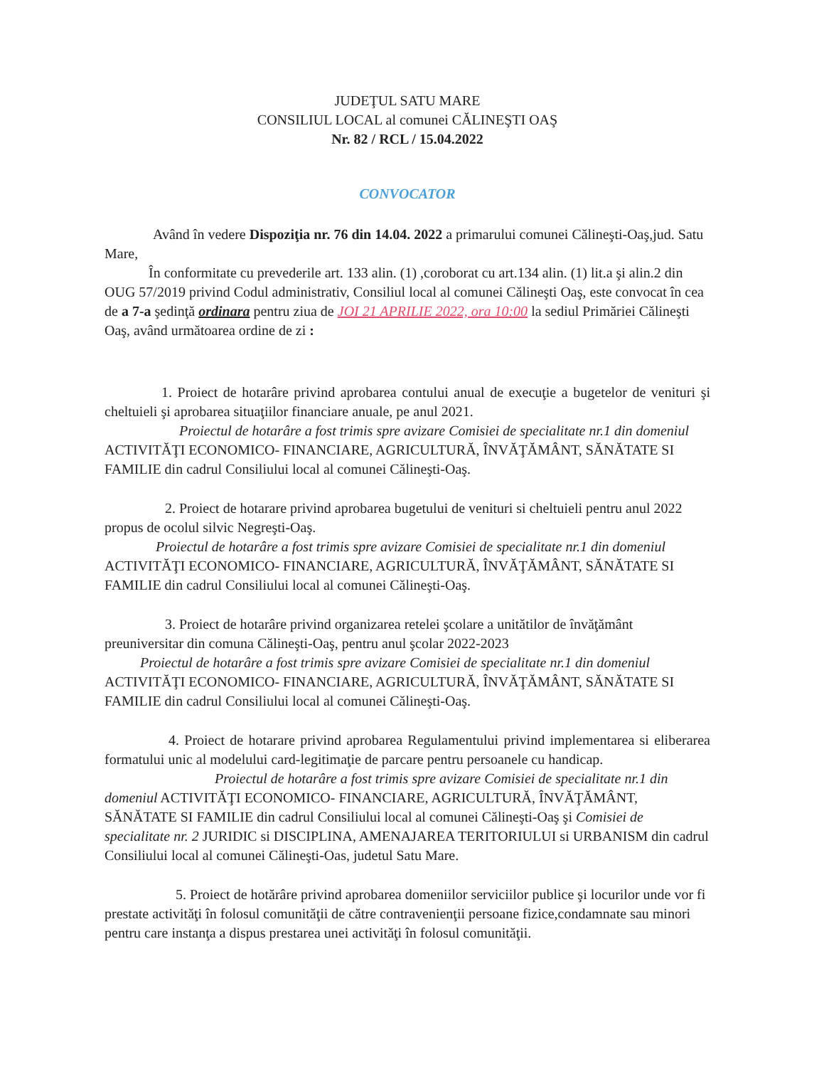JUDEŢUL SATU MARE
CONSILIUL LOCAL al comunei CĂLINEŞTI OAŞ
Nr. 82 / RCL / 15.04.2022
CONVOCATOR
Având în vedere Dispoziţia nr. 76 din 14.04. 2022 a primarului comunei Călineşti-Oaş,jud. Satu Mare,
În conformitate cu prevederile art. 133 alin. (1) ,coroborat cu art.134 alin. (1) lit.a şi alin.2 din OUG 57/2019 privind Codul administrativ, Consiliul local al comunei Călineşti Oaş, este convocat în cea de a 7-a şedinţă ordinara pentru ziua de JOI 21 APRILIE 2022, ora 10:00 la sediul Primăriei Călineşti Oaş, având următoarea ordine de zi :
1. Proiect de hotarâre privind aprobarea contului anual de execuţie a bugetelor de venituri şi cheltuieli şi aprobarea situaţiilor financiare anuale, pe anul 2021.
Proiectul de hotarâre a fost trimis spre avizare Comisiei de specialitate nr.1 din domeniul ACTIVITĂŢI ECONOMICO- FINANCIARE, AGRICULTURĂ, ÎNVĂŢĂMÂNT, SĂNĂTATE SI FAMILIE din cadrul Consiliului local al comunei Călineşti-Oaş.
2. Proiect de hotarare privind aprobarea bugetului de venituri si cheltuieli pentru anul 2022 propus de ocolul silvic Negreşti-Oaş.
Proiectul de hotarâre a fost trimis spre avizare Comisiei de specialitate nr.1 din domeniul ACTIVITĂŢI ECONOMICO- FINANCIARE, AGRICULTURĂ, ÎNVĂŢĂMÂNT, SĂNĂTATE SI FAMILIE din cadrul Consiliului local al comunei Călineşti-Oaş.
3. Proiect de hotarâre privind organizarea retelei şcolare a unitătilor de învăţământ preuniversitar din comuna Călineşti-Oaş, pentru anul şcolar 2022-2023
Proiectul de hotarâre a fost trimis spre avizare Comisiei de specialitate nr.1 din domeniul ACTIVITĂŢI ECONOMICO- FINANCIARE, AGRICULTURĂ, ÎNVĂŢĂMÂNT, SĂNĂTATE SI FAMILIE din cadrul Consiliului local al comunei Călineşti-Oaş.
4. Proiect de hotarare privind aprobarea Regulamentului privind implementarea si eliberarea formatului unic al modelului card-legitimaţie de parcare pentru persoanele cu handicap.
Proiectul de hotarâre a fost trimis spre avizare Comisiei de specialitate nr.1 din domeniul ACTIVITĂŢI ECONOMICO- FINANCIARE, AGRICULTURĂ, ÎNVĂŢĂMÂNT, SĂNĂTATE SI FAMILIE din cadrul Consiliului local al comunei Călineşti-Oaş şi Comisiei de specialitate nr. 2 JURIDIC si DISCIPLINA, AMENAJAREA TERITORIULUI si URBANISM din cadrul Consiliului local al comunei Călineşti-Oas, judetul Satu Mare.
5. Proiect de hotărâre privind aprobarea domeniilor serviciilor publice şi locurilor unde vor fi prestate activităţi în folosul comunităţii de către contravenienţii persoane fizice,condamnate sau minori pentru care instanţa a dispus prestarea unei activităţi în folosul comunităţii.